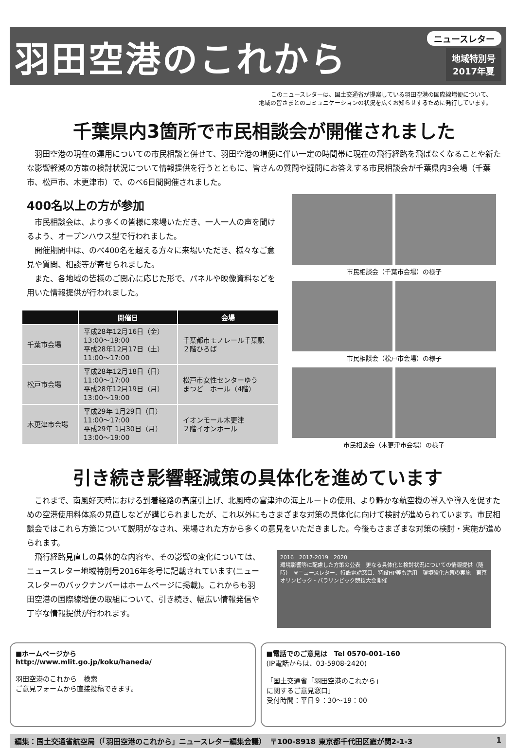羽田空港のこれから
ニュースレター
地域特別号
2017年夏
このニュースレターは、国土交通省が提案している羽田空港の国際線増便について、
地域の皆さまとのコミュニケーションの状況を広くお知らせするために発行しています。
千葉県内3箇所で市民相談会が開催されました
　羽田空港の現在の運用についての市民相談と併せて、羽田空港の増便に伴い一定の時間帯に現在の飛行経路を飛ばなくなることや新たな影響軽減の方策の検討状況について情報提供を行うとともに、皆さんの質問や疑問にお答えする市民相談会が千葉県内3会場（千葉市、松戸市、木更津市）で、のべ6日間開催されました。
400名以上の方が参加
　市民相談会は、より多くの皆様に来場いただき、一人一人の声を聞けるよう、オープンハウス型で行われました。
　開催期間中は、のべ400名を超える方々に来場いただき、様々なご意見や質問、相談等が寄せられました。
　また、各地域の皆様のご関心に応じた形で、パネルや映像資料などを用いた情報提供が行われました。
| | 開催日 | 会場 |
| --- | --- | --- |
| 千葉市会場 | 平成28年12月16日（金） 13:00～19:00 平成28年12月17日（土） 11:00～17:00 | 千葉都市モノレール千葉駅 ２階ひろば |
| 松戸市会場 | 平成28年12月18日（日） 11:00～17:00 平成28年12月19日（月） 13:00～19:00 | 松戸市女性センターゆう まつど ホール（4階） |
| 木更津市会場 | 平成29年 1月29日（日） 11:00～17:00 平成29年 1月30日（月） 13:00～19:00 | イオンモール木更津 ２階イオンホール |
市民相談会（千葉市会場）の様子
市民相談会（松戸市会場）の様子
市民相談会（木更津市会場）の様子
引き続き影響軽減策の具体化を進めています
　これまで、南風好天時における到着経路の高度引上げ、北風時の富津沖の海上ルートの使用、より静かな航空機の導入や導入を促すための空港使用料体系の見直しなどが講じられましたが、これ以外にもさまざまな対策の具体化に向けて検討が進められています。市民相談会ではこれら方策について説明がなされ、来場された方から多くの意見をいただきました。今後もさまざまな対策の検討・実施が進められます。
　飛行経路見直しの具体的な内容や、その影響の変化については、ニュースレター地域特別号2016年冬号に記載されています(ニュースレターのバックナンバーはホームページに掲載)。これからも羽田空港の国際線増便の取組について、引き続き、幅広い情報発信や丁寧な情報提供が行われます。
2016　2017-2019　2020
環境影響等に配慮した方策の公表　更なる具体化と検討状況についての情報提供（随時）　※ニュースレター、特設電話窓口、特設HP等も活用　環境強化方策の実施　東京オリンピック・パラリンピック競技大会開催
■ホームページから
http://www.mlit.go.jp/koku/haneda/
羽田空港のこれから　検索
ご意見フォームから直接投稿できます。
■電話でのご意見は　Tel 0570-001-160
(IP電話からは、03-5908-2420)
「国土交通省「羽田空港のこれから」
に関するご意見窓口」
受付時間：平日９：30～19：00
編集：国土交通省航空局（「羽田空港のこれから」ニュースレター編集会議）　〒100-8918 東京都千代田区霞が関2-1-3 1